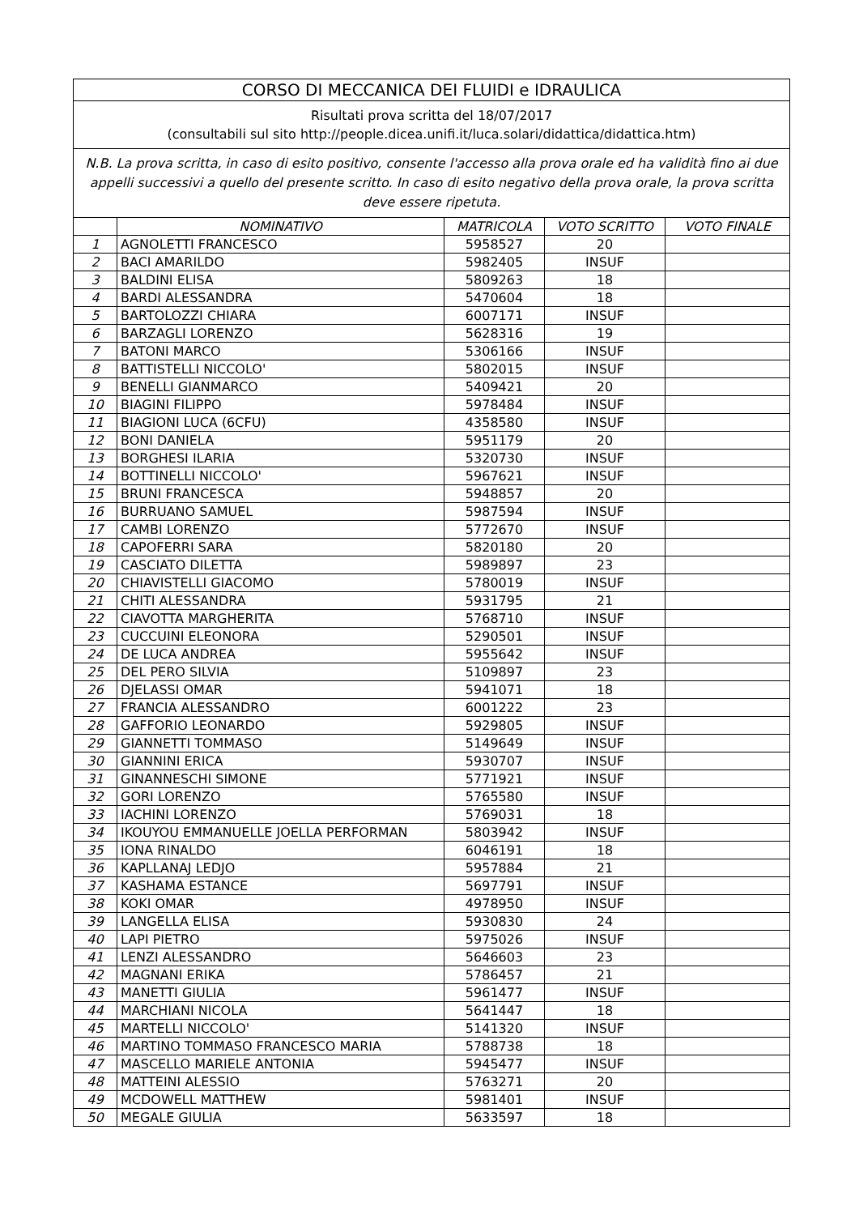| CORSO DI MECCANICA DEI FLUIDI e IDRAULICA | | | | |
| Risultati prova scritta del 18/07/2017 (consultabili sul sito http://people.dicea.unifi.it/luca.solari/didattica/didattica.htm) | | | | |
| N.B. La prova scritta, in caso di esito positivo, consente l'accesso alla prova orale ed ha validità fino ai due appelli successivi a quello del presente scritto. In caso di esito negativo della prova orale, la prova scritta deve essere ripetuta. | | | | |
| | NOMINATIVO | MATRICOLA | VOTO SCRITTO | VOTO FINALE |
| 1 | AGNOLETTI FRANCESCO | 5958527 | 20 | |
| 2 | BACI AMARILDO | 5982405 | INSUF | |
| 3 | BALDINI ELISA | 5809263 | 18 | |
| 4 | BARDI ALESSANDRA | 5470604 | 18 | |
| 5 | BARTOLOZZI CHIARA | 6007171 | INSUF | |
| 6 | BARZAGLI LORENZO | 5628316 | 19 | |
| 7 | BATONI MARCO | 5306166 | INSUF | |
| 8 | BATTISTELLI NICCOLO' | 5802015 | INSUF | |
| 9 | BENELLI GIANMARCO | 5409421 | 20 | |
| 10 | BIAGINI FILIPPO | 5978484 | INSUF | |
| 11 | BIAGIONI LUCA (6CFU) | 4358580 | INSUF | |
| 12 | BONI DANIELA | 5951179 | 20 | |
| 13 | BORGHESI ILARIA | 5320730 | INSUF | |
| 14 | BOTTINELLI NICCOLO' | 5967621 | INSUF | |
| 15 | BRUNI FRANCESCA | 5948857 | 20 | |
| 16 | BURRUANO SAMUEL | 5987594 | INSUF | |
| 17 | CAMBI LORENZO | 5772670 | INSUF | |
| 18 | CAPOFERRI SARA | 5820180 | 20 | |
| 19 | CASCIATO DILETTA | 5989897 | 23 | |
| 20 | CHIAVISTELLI GIACOMO | 5780019 | INSUF | |
| 21 | CHITI ALESSANDRA | 5931795 | 21 | |
| 22 | CIAVOTTA MARGHERITA | 5768710 | INSUF | |
| 23 | CUCCUINI ELEONORA | 5290501 | INSUF | |
| 24 | DE LUCA ANDREA | 5955642 | INSUF | |
| 25 | DEL PERO SILVIA | 5109897 | 23 | |
| 26 | DJELASSI OMAR | 5941071 | 18 | |
| 27 | FRANCIA ALESSANDRO | 6001222 | 23 | |
| 28 | GAFFORIO LEONARDO | 5929805 | INSUF | |
| 29 | GIANNETTI TOMMASO | 5149649 | INSUF | |
| 30 | GIANNINI ERICA | 5930707 | INSUF | |
| 31 | GINANNESCHI SIMONE | 5771921 | INSUF | |
| 32 | GORI LORENZO | 5765580 | INSUF | |
| 33 | IACHINI LORENZO | 5769031 | 18 | |
| 34 | IKOUYOU EMMANUELLE JOELLA PERFORMAN | 5803942 | INSUF | |
| 35 | IONA RINALDO | 6046191 | 18 | |
| 36 | KAPLLANAJ LEDJO | 5957884 | 21 | |
| 37 | KASHAMA ESTANCE | 5697791 | INSUF | |
| 38 | KOKI OMAR | 4978950 | INSUF | |
| 39 | LANGELLA ELISA | 5930830 | 24 | |
| 40 | LAPI PIETRO | 5975026 | INSUF | |
| 41 | LENZI ALESSANDRO | 5646603 | 23 | |
| 42 | MAGNANI ERIKA | 5786457 | 21 | |
| 43 | MANETTI GIULIA | 5961477 | INSUF | |
| 44 | MARCHIANI NICOLA | 5641447 | 18 | |
| 45 | MARTELLI NICCOLO' | 5141320 | INSUF | |
| 46 | MARTINO TOMMASO FRANCESCO MARIA | 5788738 | 18 | |
| 47 | MASCELLO MARIELE ANTONIA | 5945477 | INSUF | |
| 48 | MATTEINI ALESSIO | 5763271 | 20 | |
| 49 | MCDOWELL MATTHEW | 5981401 | INSUF | |
| 50 | MEGALE GIULIA | 5633597 | 18 | |